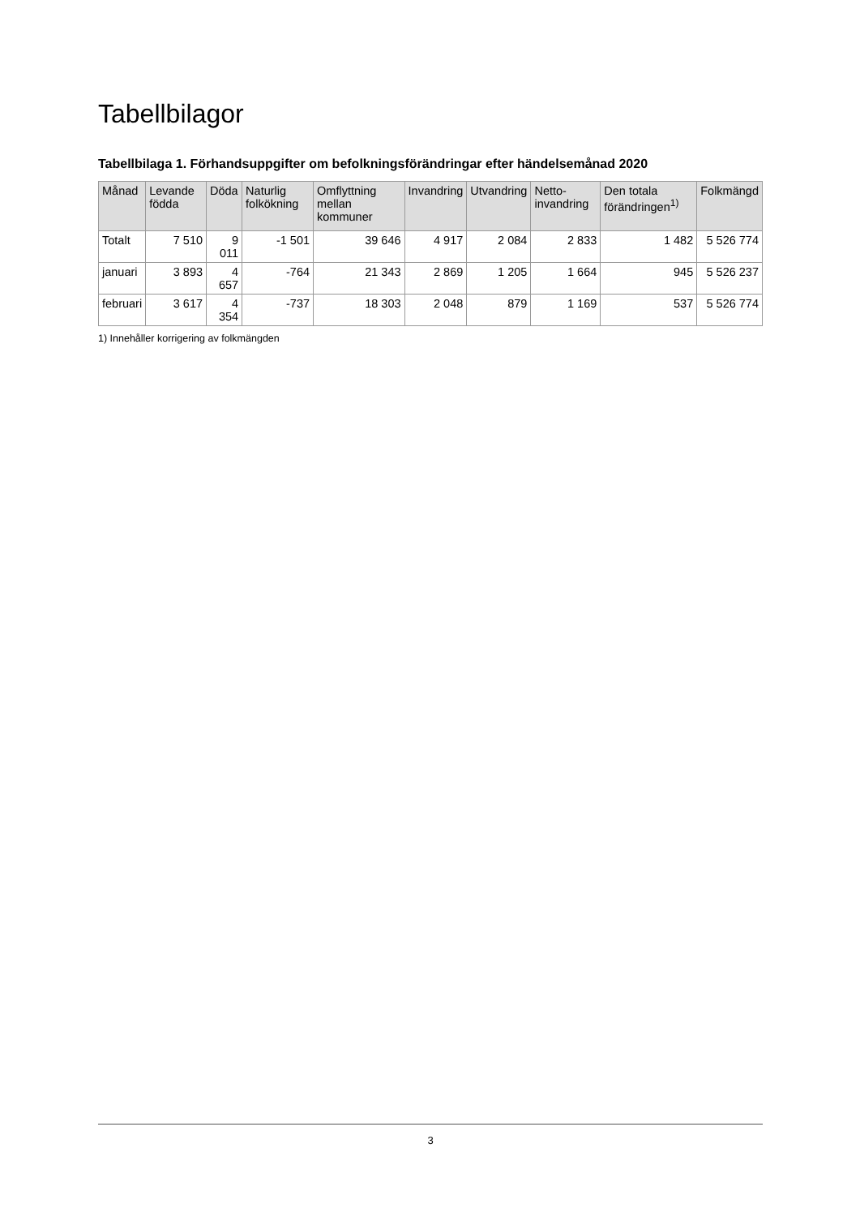Tabellbilagor
Tabellbilaga 1. Förhandsuppgifter om befolkningsförändringar efter händelsemånad 2020
| Månad | Levande födda | Döda | Naturlig folkökning | Omflyttning mellan kommuner | Invandring | Utvandring | Netto-invandring | Den totala förändringen<sup>1)</sup> | Folkmängd |
| --- | --- | --- | --- | --- | --- | --- | --- | --- | --- |
| Totalt | 7 510 | 9 011 | -1 501 | 39 646 | 4 917 | 2 084 | 2 833 | 1 482 | 5 526 774 |
| januari | 3 893 | 4 657 | -764 | 21 343 | 2 869 | 1 205 | 1 664 | 945 | 5 526 237 |
| februari | 3 617 | 4 354 | -737 | 18 303 | 2 048 | 879 | 1 169 | 537 | 5 526 774 |
1) Innehåller korrigering av folkmängden
3